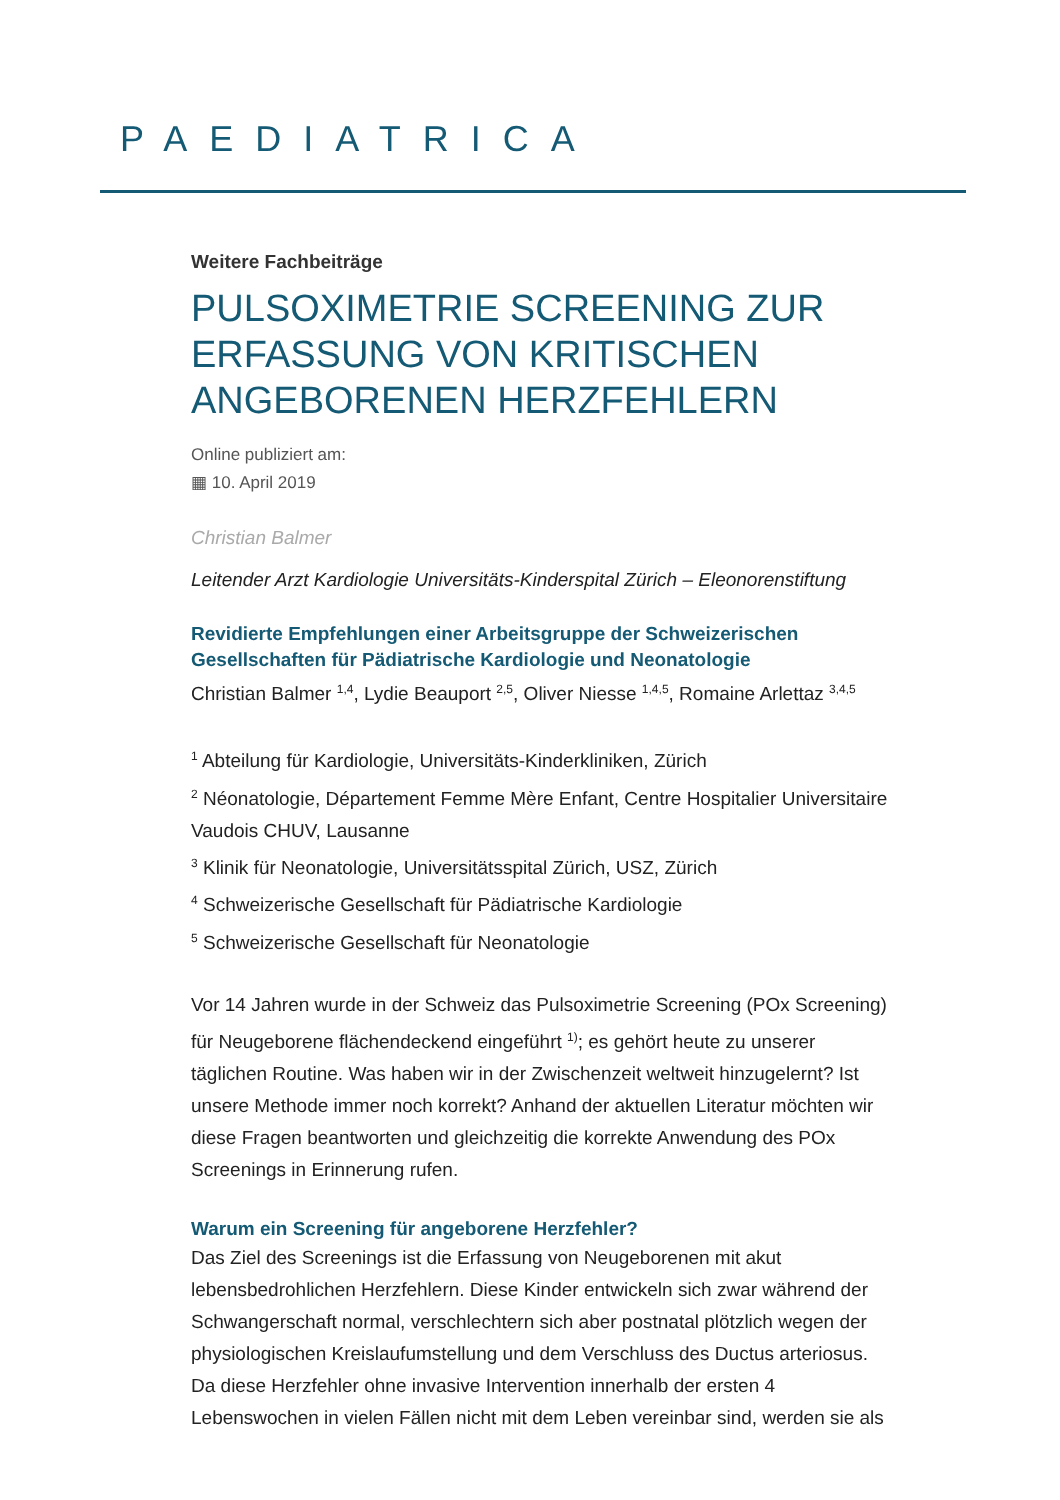PAEDIATRICA
Weitere Fachbeiträge
PULSOXIMETRIE SCREENING ZUR ERFASSUNG VON KRITISCHEN ANGEBORENEN HERZFEHLERN
Online publiziert am:
▦ 10. April 2019
Christian Balmer
Leitender Arzt Kardiologie Universitäts-Kinderspital Zürich – Eleonorenstiftung
Revidierte Empfehlungen einer Arbeitsgruppe der Schweizerischen Gesellschaften für Pädiatrische Kardiologie und Neonatologie
Christian Balmer <sup>1,4</sup>, Lydie Beauport <sup>2,5</sup>, Oliver Niesse <sup>1,4,5</sup>, Romaine Arlettaz <sup>3,4,5</sup>
<sup>1</sup> Abteilung für Kardiologie, Universitäts-Kinderkliniken, Zürich
<sup>2</sup> Néonatologie, Département Femme Mère Enfant, Centre Hospitalier Universitaire Vaudois CHUV, Lausanne
<sup>3</sup> Klinik für Neonatologie, Universitätsspital Zürich, USZ, Zürich
<sup>4</sup> Schweizerische Gesellschaft für Pädiatrische Kardiologie
<sup>5</sup> Schweizerische Gesellschaft für Neonatologie
Vor 14 Jahren wurde in der Schweiz das Pulsoximetrie Screening (POx Screening) für Neugeborene flächendeckend eingeführt <sup>1)</sup>; es gehört heute zu unserer täglichen Routine. Was haben wir in der Zwischenzeit weltweit hinzugelernt? Ist unsere Methode immer noch korrekt? Anhand der aktuellen Literatur möchten wir diese Fragen beantworten und gleichzeitig die korrekte Anwendung des POx Screenings in Erinnerung rufen.
Warum ein Screening für angeborene Herzfehler?
Das Ziel des Screenings ist die Erfassung von Neugeborenen mit akut lebensbedrohlichen Herzfehlern. Diese Kinder entwickeln sich zwar während der Schwangerschaft normal, verschlechtern sich aber postnatal plötzlich wegen der physiologischen Kreislaufumstellung und dem Verschluss des Ductus arteriosus. Da diese Herzfehler ohne invasive Intervention innerhalb der ersten 4 Lebenswochen in vielen Fällen nicht mit dem Leben vereinbar sind, werden sie als